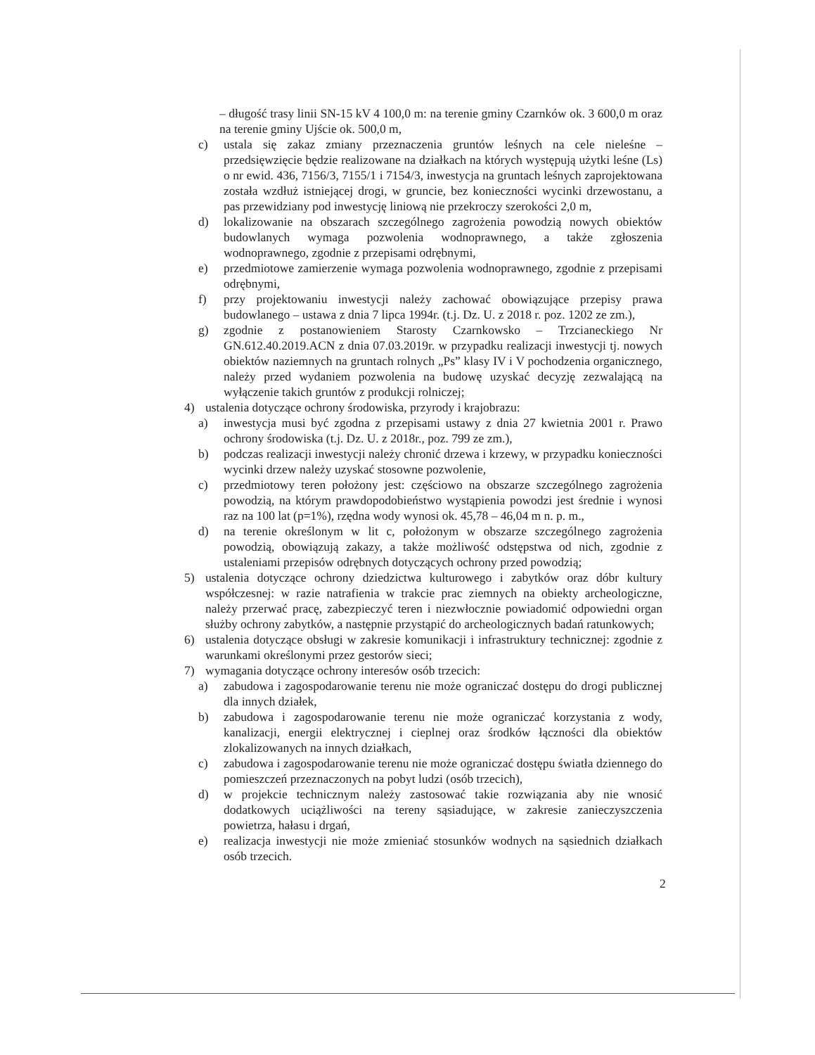– długość trasy linii SN-15 kV 4 100,0 m: na terenie gminy Czarnków ok. 3 600,0 m oraz na terenie gminy Ujście ok. 500,0 m,
c) ustala się zakaz zmiany przeznaczenia gruntów leśnych na cele nieleśne – przedsięwzięcie będzie realizowane na działkach na których występują użytki leśne (Ls) o nr ewid. 436, 7156/3, 7155/1 i 7154/3, inwestycja na gruntach leśnych zaprojektowana została wzdłuż istniejącej drogi, w gruncie, bez konieczności wycinki drzewostanu, a pas przewidziany pod inwestycję liniową nie przekroczy szerokości 2,0 m,
d) lokalizowanie na obszarach szczególnego zagrożenia powodzią nowych obiektów budowlanych wymaga pozwolenia wodnoprawnego, a także zgłoszenia wodnoprawnego, zgodnie z przepisami odrębnymi,
e) przedmiotowe zamierzenie wymaga pozwolenia wodnoprawnego, zgodnie z przepisami odrębnymi,
f) przy projektowaniu inwestycji należy zachować obowiązujące przepisy prawa budowlanego – ustawa z dnia 7 lipca 1994r. (t.j. Dz. U. z 2018 r. poz. 1202 ze zm.),
g) zgodnie z postanowieniem Starosty Czarnkowsko – Trzcianeckiego Nr GN.612.40.2019.ACN z dnia 07.03.2019r. w przypadku realizacji inwestycji tj. nowych obiektów naziemnych na gruntach rolnych „Ps” klasy IV i V pochodzenia organicznego, należy przed wydaniem pozwolenia na budowę uzyskać decyzję zezwalającą na wyłączenie takich gruntów z produkcji rolniczej;
4) ustalenia dotyczące ochrony środowiska, przyrody i krajobrazu:
a) inwestycja musi być zgodna z przepisami ustawy z dnia 27 kwietnia 2001 r. Prawo ochrony środowiska (t.j. Dz. U. z 2018r., poz. 799 ze zm.),
b) podczas realizacji inwestycji należy chronić drzewa i krzewy, w przypadku konieczności wycinki drzew należy uzyskać stosowne pozwolenie,
c) przedmiotowy teren położony jest: częściowo na obszarze szczególnego zagrożenia powodzią, na którym prawdopodobieństwo wystąpienia powodzi jest średnie i wynosi raz na 100 lat (p=1%), rzędna wody wynosi ok. 45,78 – 46,04 m n. p. m.,
d) na terenie określonym w lit c, położonym w obszarze szczególnego zagrożenia powodzią, obowiązują zakazy, a także możliwość odstępstwa od nich, zgodnie z ustaleniami przepisów odrębnych dotyczących ochrony przed powodzią;
5) ustalenia dotyczące ochrony dziedzictwa kulturowego i zabytków oraz dóbr kultury współczesnej: w razie natrafienia w trakcie prac ziemnych na obiekty archeologiczne, należy przerwać pracę, zabezpieczyć teren i niezwłocznie powiadomić odpowiedni organ służby ochrony zabytków, a następnie przystąpić do archeologicznych badań ratunkowych;
6) ustalenia dotyczące obsługi w zakresie komunikacji i infrastruktury technicznej: zgodnie z warunkami określonymi przez gestorów sieci;
7) wymagania dotyczące ochrony interesów osób trzecich:
a) zabudowa i zagospodarowanie terenu nie może ograniczać dostępu do drogi publicznej dla innych działek,
b) zabudowa i zagospodarowanie terenu nie może ograniczać korzystania z wody, kanalizacji, energii elektrycznej i cieplnej oraz środków łączności dla obiektów zlokalizowanych na innych działkach,
c) zabudowa i zagospodarowanie terenu nie może ograniczać dostępu światła dziennego do pomieszczeń przeznaczonych na pobyt ludzi (osób trzecich),
d) w projekcie technicznym należy zastosować takie rozwiązania aby nie wnosić dodatkowych uciążliwości na tereny sąsiadujące, w zakresie zanieczyszczenia powietrza, hałasu i drgań,
e) realizacja inwestycji nie może zmieniać stosunków wodnych na sąsiednich działkach osób trzecich.
2